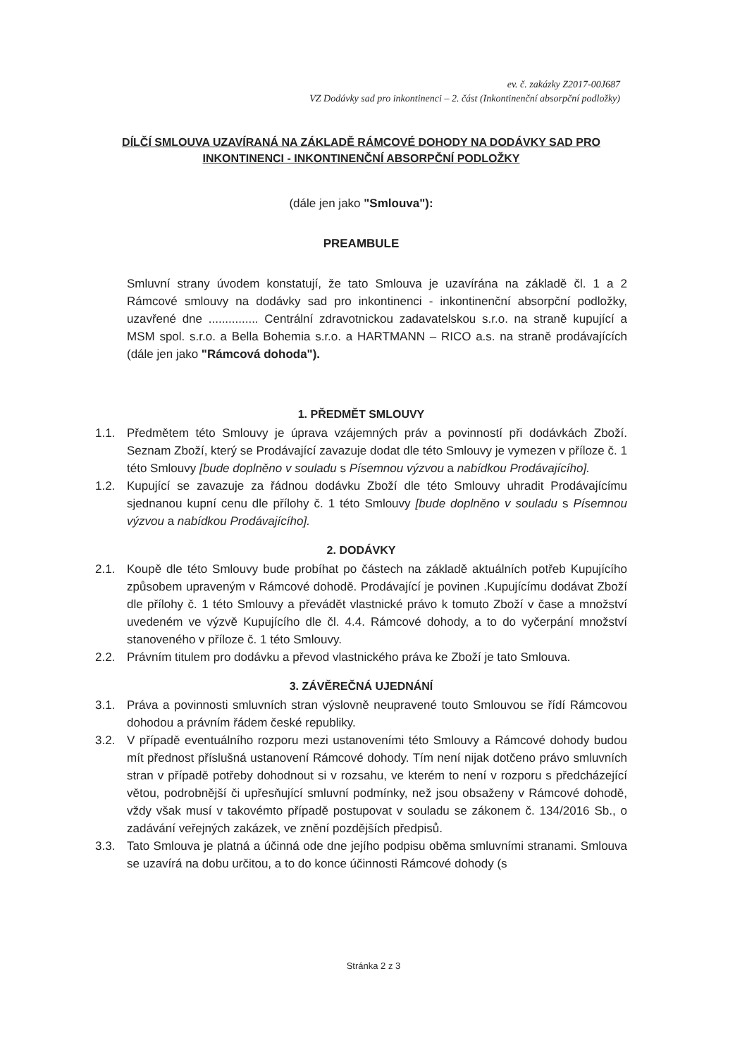ev. č. zakázky Z2017-00J687
VZ Dodávky sad pro inkontinenci – 2. část (Inkontinenční absorpční podložky)
DÍLČÍ SMLOUVA UZAVÍRANÁ NA ZÁKLADĚ RÁMCOVÉ DOHODY NA DODÁVKY SAD PRO INKONTINENCI - INKONTINENČNÍ ABSORPČNÍ PODLOŽKY
(dále jen jako "Smlouva"):
PREAMBULE
Smluvní strany úvodem konstatují, že tato Smlouva je uzavírána na základě čl. 1 a 2 Rámcové smlouvy na dodávky sad pro inkontinenci - inkontinenční absorpční podložky, uzavřené dne ............... Centrální zdravotnickou zadavatelskou s.r.o. na straně kupující a MSM spol. s.r.o. a Bella Bohemia s.r.o. a HARTMANN – RICO a.s. na straně prodávajících (dále jen jako "Rámcová dohoda").
1. PŘEDMĚT SMLOUVY
1.1. Předmětem této Smlouvy je úprava vzájemných práv a povinností při dodávkách Zboží. Seznam Zboží, který se Prodávající zavazuje dodat dle této Smlouvy je vymezen v příloze č. 1 této Smlouvy [bude doplněno v souladu s Písemnou výzvou a nabídkou Prodávajícího].
1.2. Kupující se zavazuje za řádnou dodávku Zboží dle této Smlouvy uhradit Prodávajícímu sjednanou kupní cenu dle přílohy č. 1 této Smlouvy [bude doplněno v souladu s Písemnou výzvou a nabídkou Prodávajícího].
2. DODÁVKY
2.1. Koupě dle této Smlouvy bude probíhat po částech na základě aktuálních potřeb Kupujícího způsobem upraveným v Rámcové dohodě. Prodávající je povinen .Kupujícímu dodávat Zboží dle přílohy č. 1 této Smlouvy a převádět vlastnické právo k tomuto Zboží v čase a množství uvedeném ve výzvě Kupujícího dle čl. 4.4. Rámcové dohody, a to do vyčerpání množství stanoveného v příloze č. 1 této Smlouvy.
2.2. Právním titulem pro dodávku a převod vlastnického práva ke Zboží je tato Smlouva.
3. ZÁVĚREČNÁ UJEDNÁNÍ
3.1. Práva a povinnosti smluvních stran výslovně neupravené touto Smlouvou se řídí Rámcovou dohodou a právním řádem české republiky.
3.2. V případě eventuálního rozporu mezi ustanoveními této Smlouvy a Rámcové dohody budou mít přednost příslušná ustanovení Rámcové dohody. Tím není nijak dotčeno právo smluvních stran v případě potřeby dohodnout si v rozsahu, ve kterém to není v rozporu s předcházející větou, podrobnější či upřesňující smluvní podmínky, než jsou obsaženy v Rámcové dohodě, vždy však musí v takovémto případě postupovat v souladu se zákonem č. 134/2016 Sb., o zadávání veřejných zakázek, ve znění pozdějších předpisů.
3.3. Tato Smlouva je platná a účinná ode dne jejího podpisu oběma smluvními stranami. Smlouva se uzavírá na dobu určitou, a to do konce účinnosti Rámcové dohody (s
Stránka 2 z 3